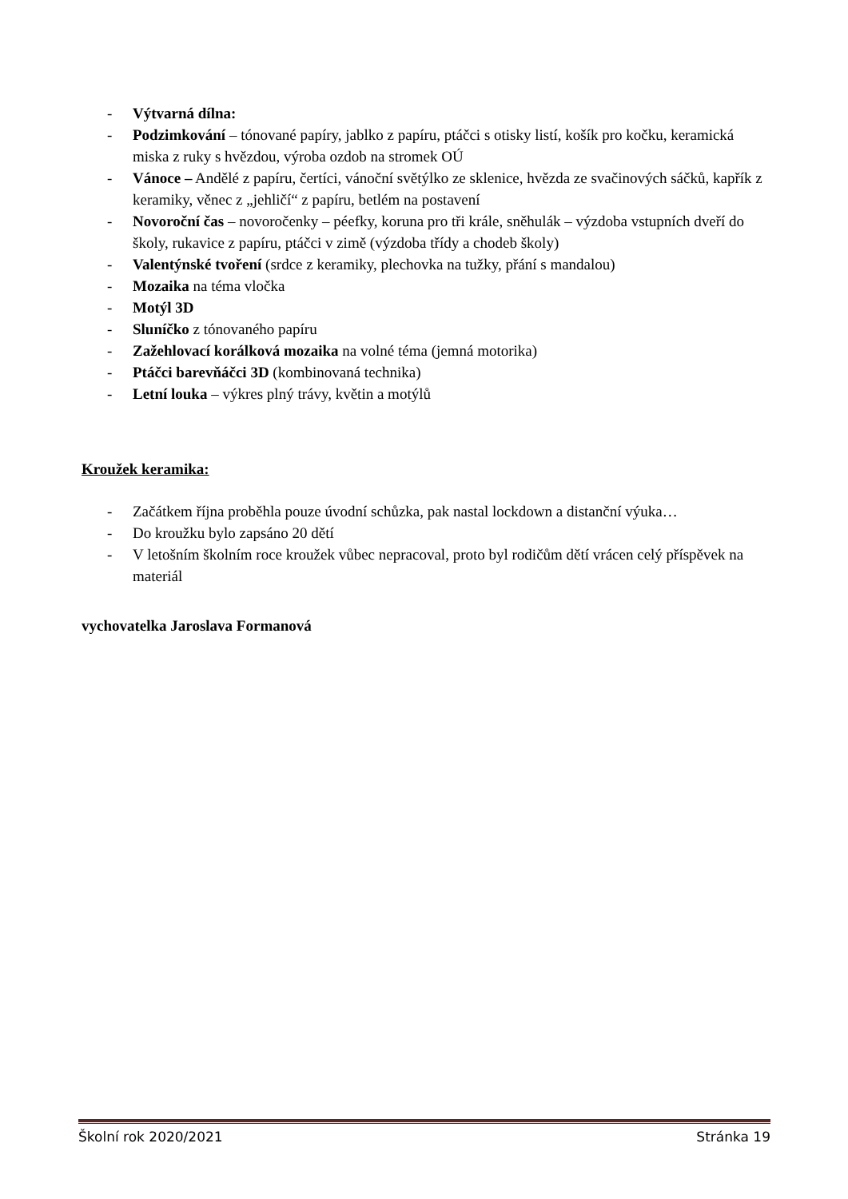- Výtvarná dílna:
- Podzimkování – tónované papíry, jablko z papíru, ptáčci s otisky listí, košík pro kočku, keramická miska z ruky s hvězdou, výroba ozdob na stromek OÚ
- Vánoce – Andělé z papíru, čertíci, vánoční světýlko ze sklenice, hvězda ze svačinových sáčků, kapřík z keramiky, věnec z „jehličí“ z papíru, betlém na postavení
- Novoroční čas – novoročenky – péefky, koruna pro tři krále, sněhulák – výzdoba vstupních dveří do školy, rukavice z papíru, ptáčci v zimě (výzdoba třídy a chodeb školy)
- Valentýnské tvoření (srdce z keramiky, plechovka na tužky, přání s mandalou)
- Mozaika na téma vločka
- Motýl 3D
- Sluníčko z tónovaného papíru
- Zažehlovací korálková mozaika na volné téma (jemná motorika)
- Ptáčci barevňáčci 3D (kombinovaná technika)
- Letní louka – výkres plný trávy, květin a motýlů
Kroužek keramika:
- Začátkem října proběhla pouze úvodní schůzka, pak nastal lockdown a distanční výuka…
- Do kroužku bylo zapsáno 20 dětí
- V letošním školním roce kroužek vůbec nepracoval, proto byl rodičům dětí vrácen celý příspěvek na materiál
vychovatelka Jaroslava Formanová
Školní rok 2020/2021 Stránka 19